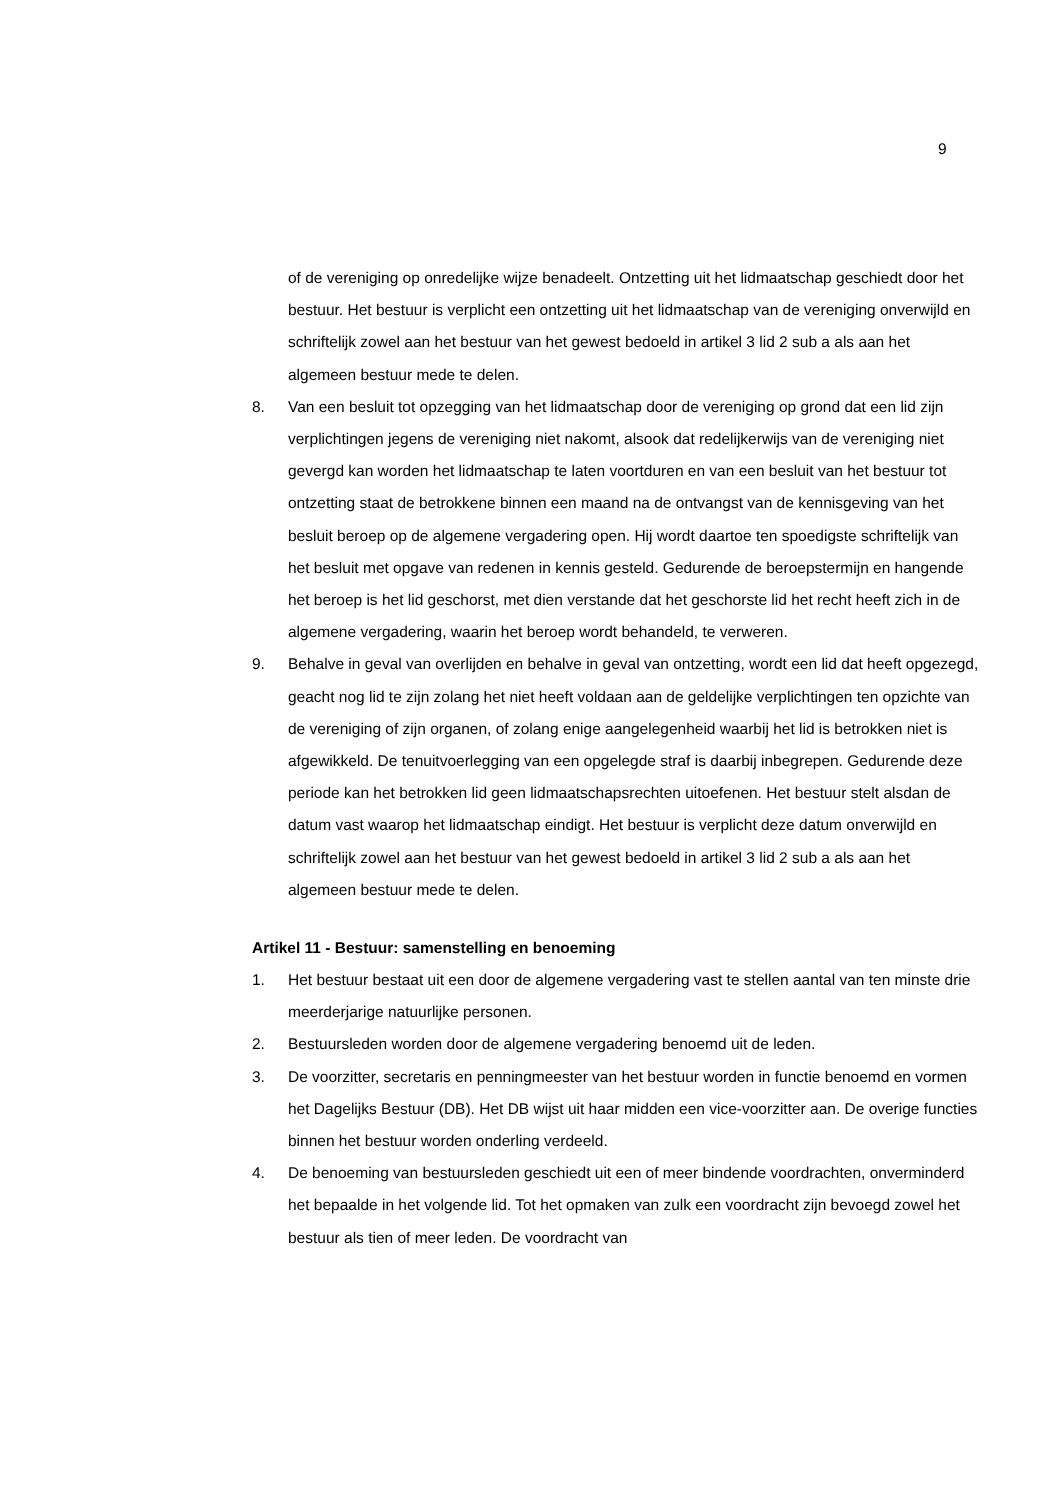9
of de vereniging op onredelijke wijze benadeelt. Ontzetting uit het lidmaatschap geschiedt door het bestuur. Het bestuur is verplicht een ontzetting uit het lidmaatschap van de vereniging onverwijld en schriftelijk zowel aan het bestuur van het gewest bedoeld in artikel 3 lid 2 sub a als aan het algemeen bestuur mede te delen.
8. Van een besluit tot opzegging van het lidmaatschap door de vereniging op grond dat een lid zijn verplichtingen jegens de vereniging niet nakomt, alsook dat redelijkerwijs van de vereniging niet gevergd kan worden het lidmaatschap te laten voortduren en van een besluit van het bestuur tot ontzetting staat de betrokkene binnen een maand na de ontvangst van de kennisgeving van het besluit beroep op de algemene vergadering open. Hij wordt daartoe ten spoedigste schriftelijk van het besluit met opgave van redenen in kennis gesteld. Gedurende de beroepstermijn en hangende het beroep is het lid geschorst, met dien verstande dat het geschorste lid het recht heeft zich in de algemene vergadering, waarin het beroep wordt behandeld, te verweren.
9. Behalve in geval van overlijden en behalve in geval van ontzetting, wordt een lid dat heeft opgezegd, geacht nog lid te zijn zolang het niet heeft voldaan aan de geldelijke verplichtingen ten opzichte van de vereniging of zijn organen, of zolang enige aangelegenheid waarbij het lid is betrokken niet is afgewikkeld. De tenuitvoerlegging van een opgelegde straf is daarbij inbegrepen. Gedurende deze periode kan het betrokken lid geen lidmaatschapsrechten uitoefenen. Het bestuur stelt alsdan de datum vast waarop het lidmaatschap eindigt. Het bestuur is verplicht deze datum onverwijld en schriftelijk zowel aan het bestuur van het gewest bedoeld in artikel 3 lid 2 sub a als aan het algemeen bestuur mede te delen.
Artikel 11 - Bestuur: samenstelling en benoeming
1. Het bestuur bestaat uit een door de algemene vergadering vast te stellen aantal van ten minste drie meerderjarige natuurlijke personen.
2. Bestuursleden worden door de algemene vergadering benoemd uit de leden.
3. De voorzitter, secretaris en penningmeester van het bestuur worden in functie benoemd en vormen het Dagelijks Bestuur (DB). Het DB wijst uit haar midden een vice-voorzitter aan. De overige functies binnen het bestuur worden onderling verdeeld.
4. De benoeming van bestuursleden geschiedt uit een of meer bindende voordrachten, onverminderd het bepaalde in het volgende lid. Tot het opmaken van zulk een voordracht zijn bevoegd zowel het bestuur als tien of meer leden. De voordracht van